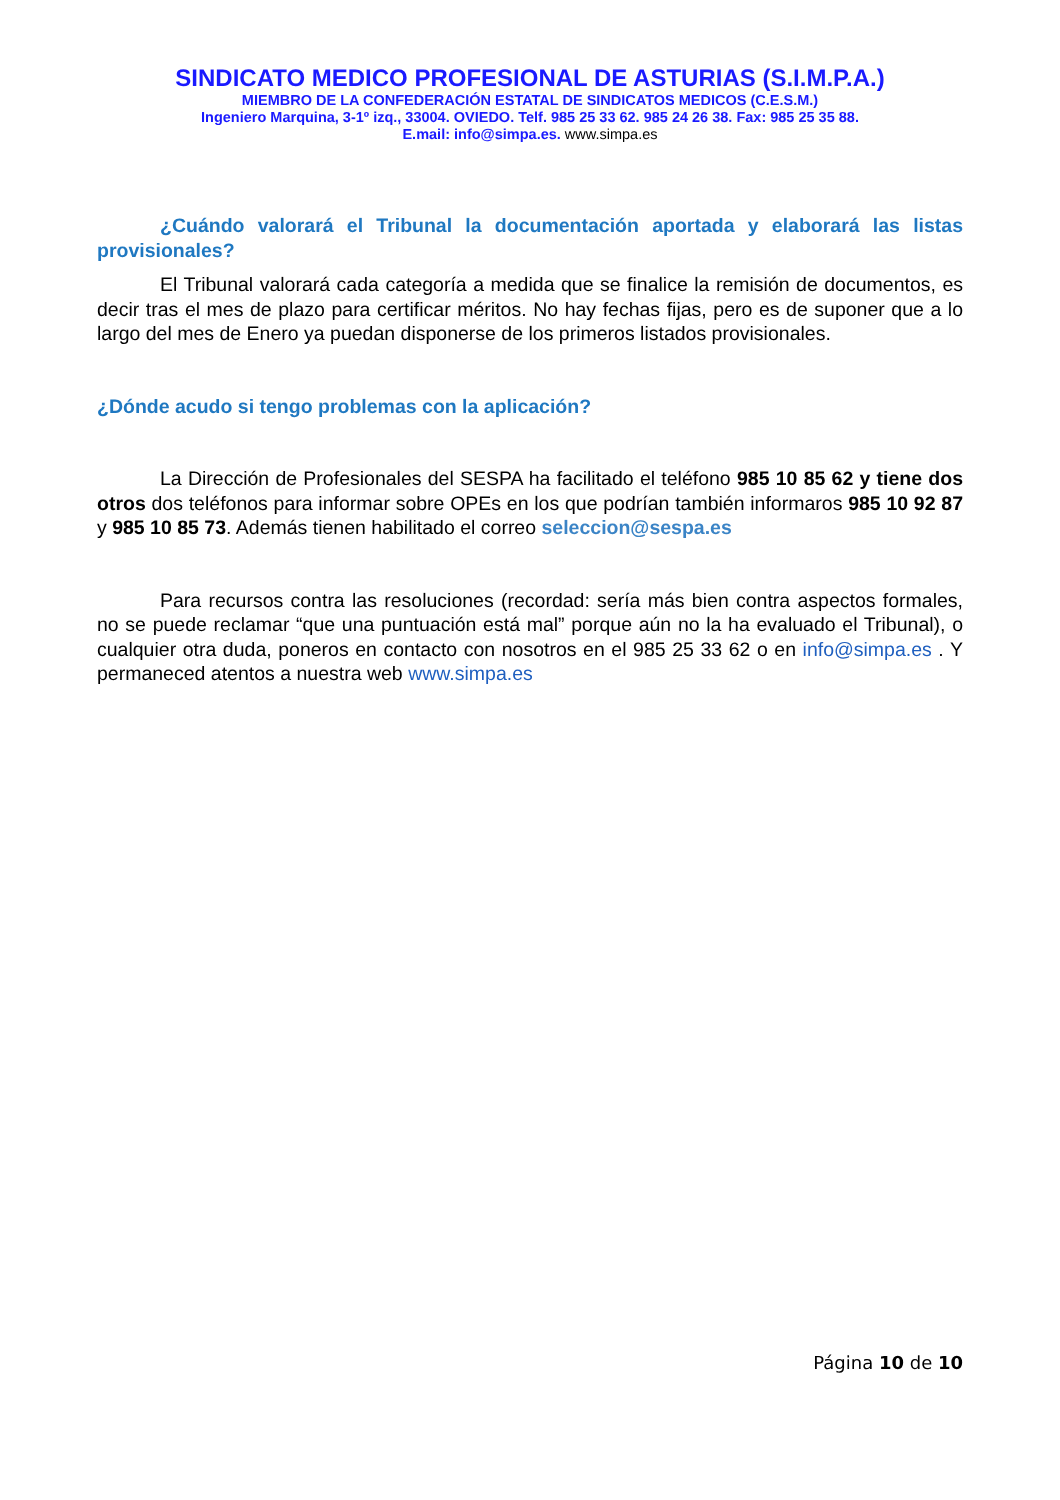SINDICATO MEDICO PROFESIONAL DE ASTURIAS (S.I.M.P.A.)
MIEMBRO DE LA CONFEDERACIÓN ESTATAL DE SINDICATOS MEDICOS (C.E.S.M.)
Ingeniero Marquina, 3-1º izq., 33004. OVIEDO. Telf. 985 25 33 62. 985 24 26 38. Fax: 985 25 35 88.
E.mail: info@simpa.es. www.simpa.es
¿Cuándo valorará el Tribunal la documentación aportada y elaborará las listas provisionales?
El Tribunal valorará cada categoría a medida que se finalice la remisión de documentos, es decir tras el mes de plazo para certificar méritos. No hay fechas fijas, pero es de suponer que a lo largo del mes de Enero ya puedan disponerse de los primeros listados provisionales.
¿Dónde acudo si tengo problemas con la aplicación?
La Dirección de Profesionales del SESPA ha facilitado el teléfono 985 10 85 62 y tiene dos otros dos teléfonos para informar sobre OPEs en los que podrían también informaros 985 10 92 87 y 985 10 85 73. Además tienen habilitado el correo seleccion@sespa.es
Para recursos contra las resoluciones (recordad: sería más bien contra aspectos formales, no se puede reclamar “que una puntuación está mal” porque aún no la ha evaluado el Tribunal), o cualquier otra duda, poneros en contacto con nosotros en el 985 25 33 62 o en info@simpa.es . Y permaneced atentos a nuestra web www.simpa.es
Página 10 de 10